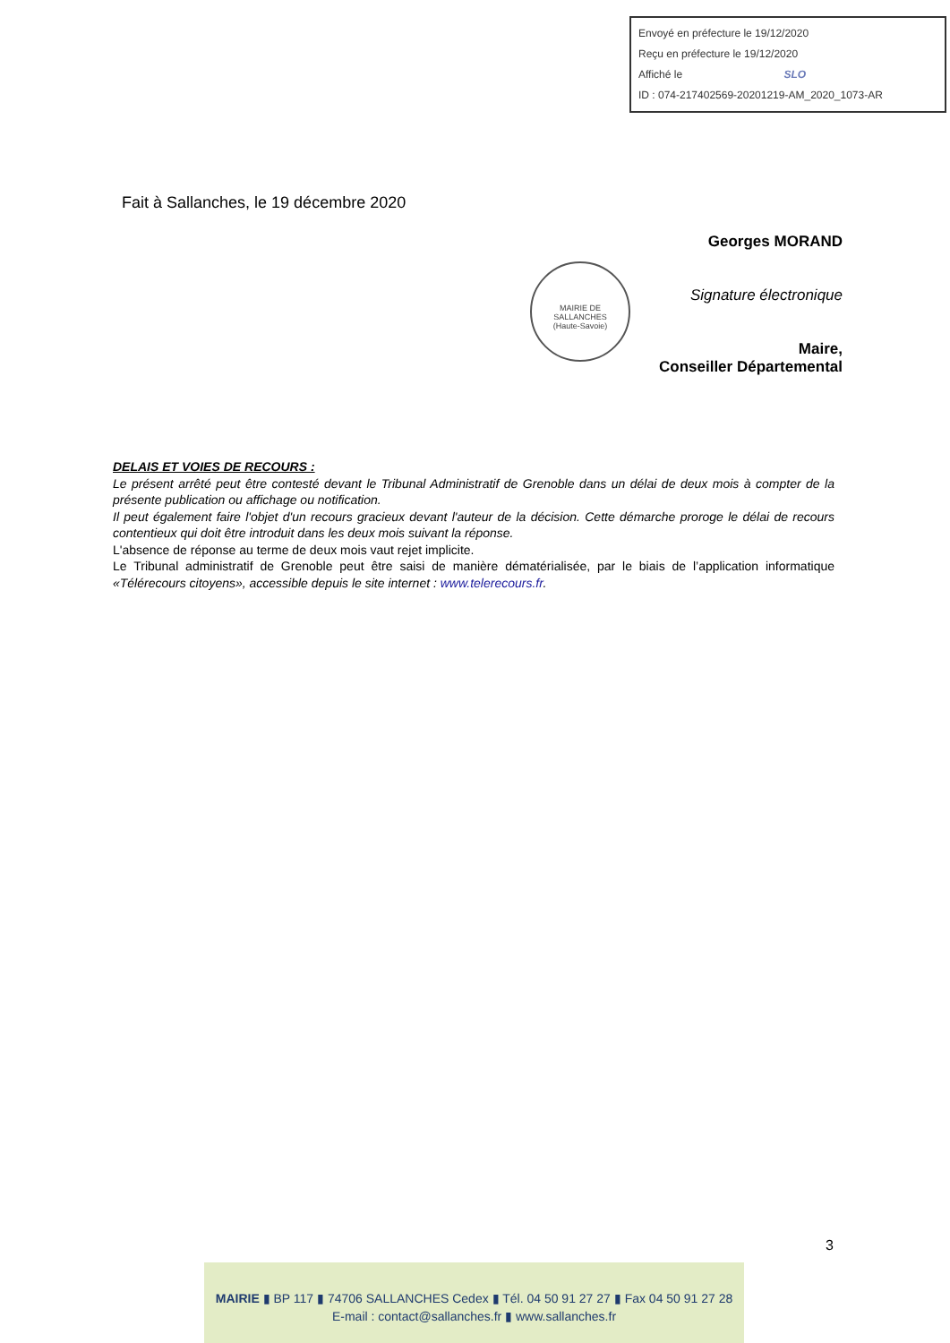Envoyé en préfecture le 19/12/2020
Reçu en préfecture le 19/12/2020
Affiché le SLO
ID : 074-217402569-20201219-AM_2020_1073-AR
Fait à Sallanches, le 19 décembre 2020
Georges MORAND
Signature électronique
Maire,
Conseiller Départemental
MAIRIE DE SALLANCHES
(Haute-Savoie)
DELAIS ET VOIES DE RECOURS :
Le présent arrêté peut être contesté devant le Tribunal Administratif de Grenoble dans un délai de deux mois à compter de la présente publication ou affichage ou notification.
Il peut également faire l'objet d'un recours gracieux devant l'auteur de la décision. Cette démarche proroge le délai de recours contentieux qui doit être introduit dans les deux mois suivant la réponse.
L'absence de réponse au terme de deux mois vaut rejet implicite.
Le Tribunal administratif de Grenoble peut être saisi de manière dématérialisée, par le biais de l’application informatique «Télérecours citoyens», accessible depuis le site internet : www.telerecours.fr.
3
MAIRIE ▮ BP 117 ▮ 74706 SALLANCHES Cedex ▮ Tél. 04 50 91 27 27 ▮ Fax 04 50 91 27 28
E-mail : contact@sallanches.fr ▮ www.sallanches.fr